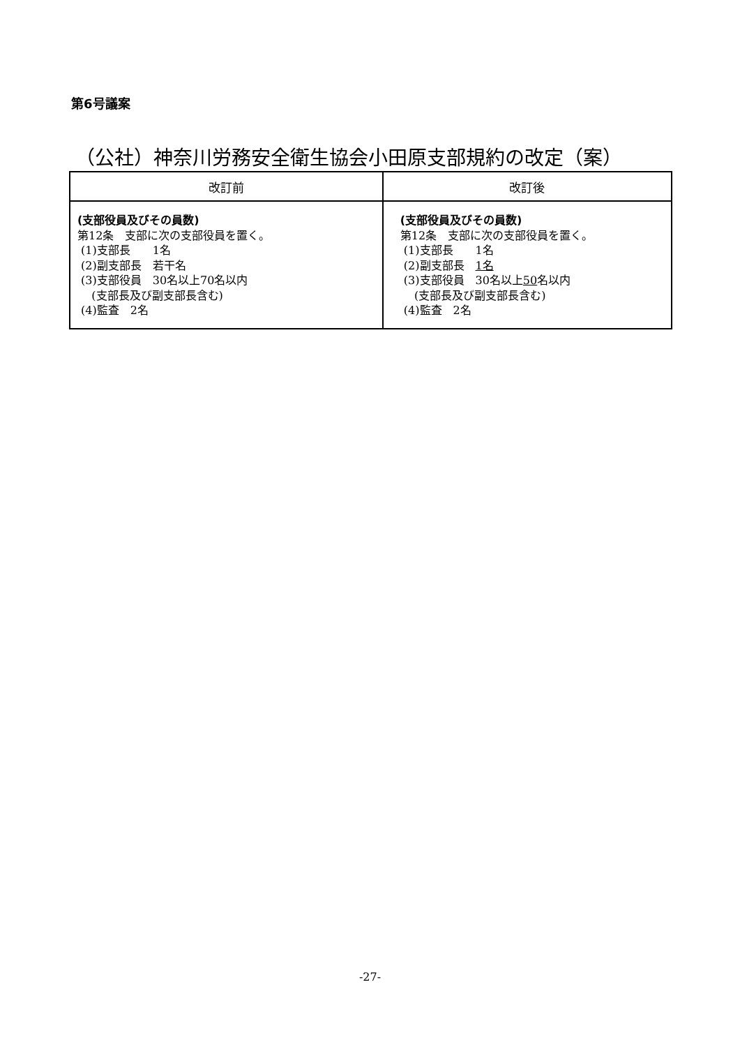第6号議案
（公社）神奈川労務安全衛生協会小田原支部規約の改定（案）
| 改訂前 | 改訂後 |
| --- | --- |
| (支部役員及びその員数) 第12条 支部に次の支部役員を置く。 (1)支部長 1名 (2)副支部長 若干名 (3)支部役員 30名以上70名以内 (支部長及び副支部長含む) (4)監査 2名 | (支部役員及びその員数) 第12条 支部に次の支部役員を置く。 (1)支部長 1名 (2)副支部長 1名 (3)支部役員 30名以上 50 名以内 (支部長及び副支部長含む) (4)監査 2名 |
-27-